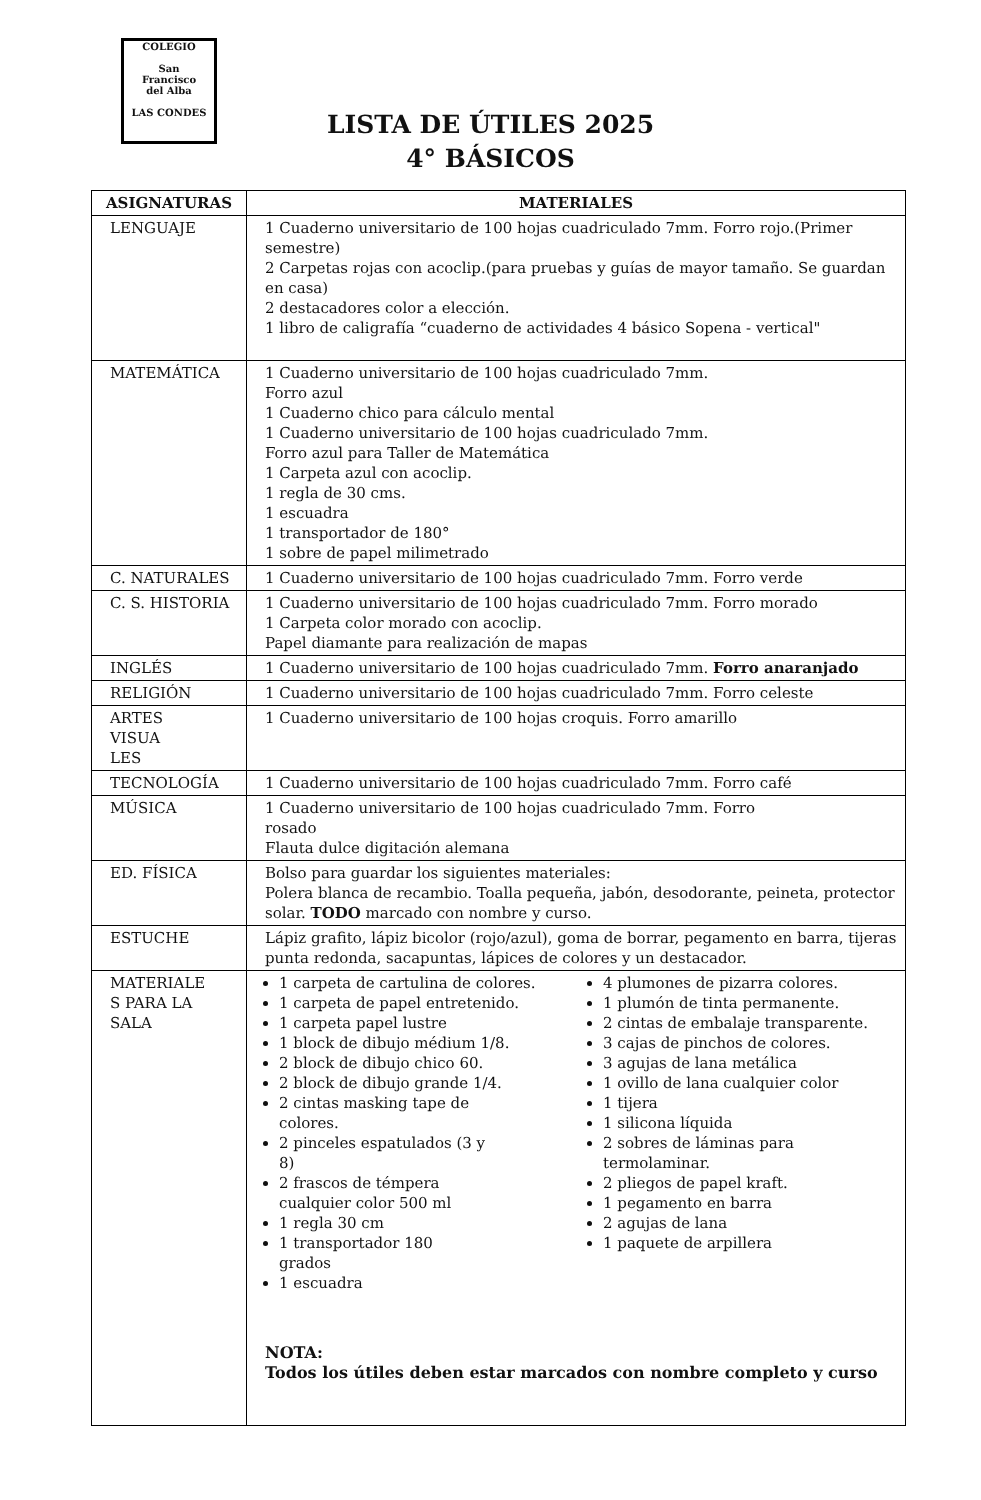COLEGIO
San
Francisco
del Alba
LAS CONDES
LISTA DE ÚTILES 2025
4° BÁSICOS
| ASIGNATURAS | MATERIALES |
| --- | --- |
| LENGUAJE | 1 Cuaderno universitario de 100 hojas cuadriculado 7mm. Forro rojo.(Primer semestre) 2 Carpetas rojas con acoclip.(para pruebas y guías de mayor tamaño. Se guardan en casa) 2 destacadores color a elección. 1 libro de caligrafía “cuaderno de actividades 4 básico Sopena - vertical" |
| MATEMÁTICA | 1 Cuaderno universitario de 100 hojas cuadriculado 7mm. Forro azul 1 Cuaderno chico para cálculo mental 1 Cuaderno universitario de 100 hojas cuadriculado 7mm. Forro azul para Taller de Matemática 1 Carpeta azul con acoclip. 1 regla de 30 cms. 1 escuadra 1 transportador de 180° 1 sobre de papel milimetrado |
| C. NATURALES | 1 Cuaderno universitario de 100 hojas cuadriculado 7mm. Forro verde |
| C. S. HISTORIA | 1 Cuaderno universitario de 100 hojas cuadriculado 7mm. Forro morado 1 Carpeta color morado con acoclip. Papel diamante para realización de mapas |
| INGLÉS | 1 Cuaderno universitario de 100 hojas cuadriculado 7mm. Forro anaranjado |
| RELIGIÓN | 1 Cuaderno universitario de 100 hojas cuadriculado 7mm. Forro celeste |
| ARTES VISUA LES | 1 Cuaderno universitario de 100 hojas croquis. Forro amarillo |
| TECNOLOGÍA | 1 Cuaderno universitario de 100 hojas cuadriculado 7mm. Forro café |
| MÚSICA | 1 Cuaderno universitario de 100 hojas cuadriculado 7mm. Forro rosado Flauta dulce digitación alemana |
| ED. FÍSICA | Bolso para guardar los siguientes materiales: Polera blanca de recambio. Toalla pequeña, jabón, desodorante, peineta, protector solar. TODO marcado con nombre y curso. |
| ESTUCHE | Lápiz grafito, lápiz bicolor (rojo/azul), goma de borrar, pegamento en barra, tijeras punta redonda, sacapuntas, lápices de colores y un destacador. |
| MATERIALE S PARA LA SALA | 1 carpeta de cartulina de colores. 1 carpeta de papel entretenido. 1 carpeta papel lustre 1 block de dibujo médium 1/8. 2 block de dibujo chico 60. 2 block de dibujo grande 1/4. 2 cintas masking tape de colores. 2 pinceles espatulados (3 y 8) 2 frascos de témpera cualquier color 500 ml 1 regla 30 cm 1 transportador 180 grados 1 escuadra 4 plumones de pizarra colores. 1 plumón de tinta permanente. 2 cintas de embalaje transparente. 3 cajas de pinchos de colores. 3 agujas de lana metálica 1 ovillo de lana cualquier color 1 tijera 1 silicona líquida 2 sobres de láminas para termolaminar. 2 pliegos de papel kraft. 1 pegamento en barra 2 agujas de lana 1 paquete de arpillera NOTA: Todos los útiles deben estar marcados con nombre completo y curso |